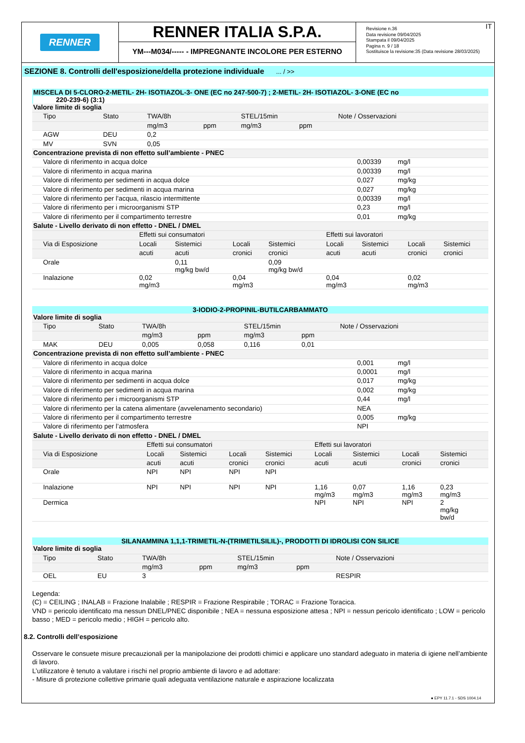RENNER
RENNER ITALIA S.P.A.
YM---M034/----- - IMPREGNANTE INCOLORE PER ESTERNO
IT Revisione n.36
Data revisione 09/04/2025
Stampata il 09/04/2025
Pagina n. 9 / 18
Sostituisce la revisione:35 (Data revisione 28/03/2025)
SEZIONE 8. Controlli dell'esposizione/della protezione individuale ... / >>
MISCELA DI 5-CLORO-2-METIL- 2H- ISOTIAZOL-3- ONE (EC no 247-500-7) ; 2-METIL- 2H- ISOTIAZOL- 3-ONE (EC no
220-239-6) (3:1)
| Valore limite di soglia | | | | | | |
| --- | --- | --- | --- | --- | --- | --- |
| Tipo | Stato | TWA/8h | | STEL/15min | | Note / Osservazioni |
| | | mg/m3 | ppm | mg/m3 | ppm | |
| AGW | DEU | 0,2 | | | | |
| MV | SVN | 0,05 | | | | |
| Concentrazione prevista di non effetto sull’ambiente - PNEC | | |
| --- | --- | --- |
| Valore di riferimento in acqua dolce | 0,00339 | mg/l |
| Valore di riferimento in acqua marina | 0,00339 | mg/l |
| Valore di riferimento per sedimenti in acqua dolce | 0,027 | mg/kg |
| Valore di riferimento per sedimenti in acqua marina | 0,027 | mg/kg |
| Valore di riferimento per l'acqua, rilascio intermittente | 0,00339 | mg/l |
| Valore di riferimento per i microorganismi STP | 0,23 | mg/l |
| Valore di riferimento per il compartimento terrestre | 0,01 | mg/kg |
| Salute - Livello derivato di non effetto - DNEL / DMEL | | | | | | | | |
| --- | --- | --- | --- | --- | --- | --- | --- | --- |
| | Effetti sui consumatori | | | | Effetti sui lavoratori | | | |
| Via di Esposizione | Locali | Sistemici | Locali | Sistemici | Locali | Sistemici | Locali | Sistemici |
| | acuti | acuti | cronici | cronici | acuti | acuti | cronici | cronici |
| Orale | | 0,11 mg/kg bw/d | | 0,09 mg/kg bw/d | | | | |
| Inalazione | 0,02 mg/m3 | | 0,04 mg/m3 | | 0,04 mg/m3 | | 0,02 mg/m3 | |
3-IODIO-2-PROPINIL-BUTILCARBAMMATO
| Valore limite di soglia | | | | | | |
| --- | --- | --- | --- | --- | --- | --- |
| Tipo | Stato | TWA/8h | | STEL/15min | | Note / Osservazioni |
| | | mg/m3 | ppm | mg/m3 | ppm | |
| MAK | DEU | 0,005 | 0,058 | 0,116 | 0,01 | |
| Concentrazione prevista di non effetto sull’ambiente - PNEC | | |
| --- | --- | --- |
| Valore di riferimento in acqua dolce | 0,001 | mg/l |
| Valore di riferimento in acqua marina | 0,0001 | mg/l |
| Valore di riferimento per sedimenti in acqua dolce | 0,017 | mg/kg |
| Valore di riferimento per sedimenti in acqua marina | 0,002 | mg/kg |
| Valore di riferimento per i microorganismi STP | 0,44 | mg/l |
| Valore di riferimento per la catena alimentare (avvelenamento secondario) | NEA | |
| Valore di riferimento per il compartimento terrestre | 0,005 | mg/kg |
| Valore di riferimento per l’atmosfera | NPI | |
| Salute - Livello derivato di non effetto - DNEL / DMEL | | | | | | | | |
| --- | --- | --- | --- | --- | --- | --- | --- | --- |
| | Effetti sui consumatori | | | | Effetti sui lavoratori | | | |
| Via di Esposizione | Locali | Sistemici | Locali | Sistemici | Locali | Sistemici | Locali | Sistemici |
| | acuti | acuti | cronici | cronici | acuti | acuti | cronici | cronici |
| Orale | NPI | NPI | NPI | NPI | | | | |
| Inalazione | NPI | NPI | NPI | NPI | 1,16 mg/m3 | 0,07 mg/m3 | 1,16 mg/m3 | 0,23 mg/m3 |
| Dermica | | | | | NPI | NPI | NPI | 2 mg/kg bw/d |
SILANAMMINA 1,1,1-TRIMETIL-N-(TRIMETILSILIL)-, PRODOTTI DI IDROLISI CON SILICE
| Valore limite di soglia | | | | | | |
| --- | --- | --- | --- | --- | --- | --- |
| Tipo | Stato | TWA/8h | | STEL/15min | | Note / Osservazioni |
| | | mg/m3 | ppm | mg/m3 | ppm | |
| OEL | EU | 3 | | | | RESPIR |
Legenda:
(C) = CEILING ; INALAB = Frazione Inalabile ; RESPIR = Frazione Respirabile ; TORAC = Frazione Toracica.
VND = pericolo identificato ma nessun DNEL/PNEC disponibile ; NEA = nessuna esposizione attesa ; NPI = nessun pericolo identificato ; LOW = pericolo basso ; MED = pericolo medio ; HIGH = pericolo alto.
8.2. Controlli dell’esposizione
Osservare le consuete misure precauzionali per la manipolazione dei prodotti chimici e applicare uno standard adeguato in materia di igiene nell’ambiente di lavoro.
L’utilizzatore è tenuto a valutare i rischi nel proprio ambiente di lavoro e ad adottare:
- Misure di protezione collettive primarie quali adeguata ventilazione naturale e aspirazione localizzata
● EPY 11.7.1 - SDS 1004.14